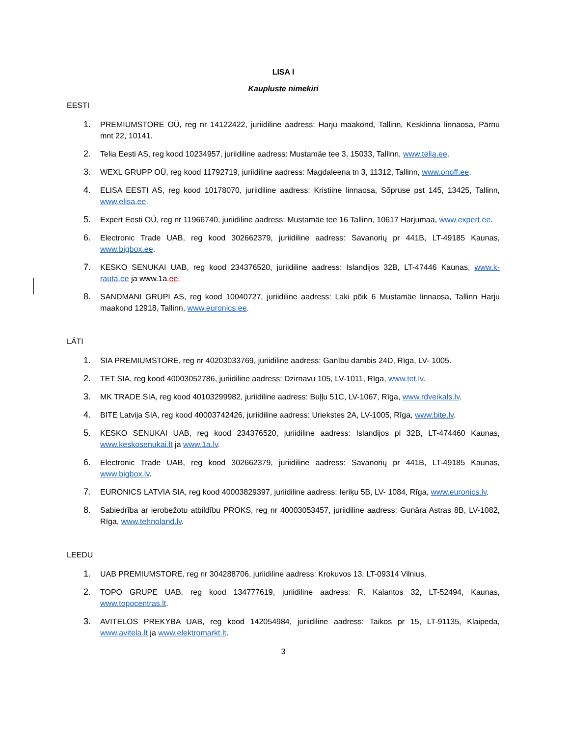LISA I
Kaupluste nimekiri
EESTI
1. PREMIUMSTORE OÜ, reg nr 14122422, juriidiline aadress: Harju maakond, Tallinn, Kesklinna linnaosa, Pärnu mnt 22, 10141.
2. Telia Eesti AS, reg kood 10234957, juriidiline aadress: Mustamäe tee 3, 15033, Tallinn, www.telia.ee.
3. WEXL GRUPP OÜ, reg kood 11792719, juriidiline aadress: Magdaleena tn 3, 11312, Tallinn, www.onoff.ee.
4. ELISA EESTI AS, reg kood 10178070, juriidiline aadress: Kristiine linnaosa, Sõpruse pst 145, 13425, Tallinn, www.elisa.ee.
5. Expert Eesti OÜ, reg nr 11966740, juriidiline aadress: Mustamäe tee 16 Tallinn, 10617 Harjumaa, www.expert.ee.
6. Electronic Trade UAB, reg kood 302662379, juriidiline aadress: Savanorių pr 441B, LT-49185 Kaunas, www.bigbox.ee.
7. KESKO SENUKAI UAB, reg kood 234376520, juriidiline aadress: Islandijos 32B, LT-47446 Kaunas, www.k-rauta.ee ja www.1a.ee.
8. SANDMANI GRUPI AS, reg kood 10040727, juriidiline aadress: Laki põik 6 Mustamäe linnaosa, Tallinn Harju maakond 12918, Tallinn, www.euronics.ee.
LÄTI
1. SIA PREMIUMSTORE, reg nr 40203033769, juriidiline aadress: Ganību dambis 24D, Rīga, LV- 1005.
2. TET SIA, reg kood 40003052786, juriidiline aadress: Dzirnavu 105, LV-1011, Rīga, www.tet.lv.
3. MK TRADE SIA, reg kood 40103299982, juriidiline aadress: Buļļu 51C, LV-1067, Rīga, www.rdveikals.lv.
4. BITE Latvija SIA, reg kood 40003742426, juriidiline aadress: Uriekstes 2A, LV-1005, Rīga, www.bite.lv.
5. KESKO SENUKAI UAB, reg kood 234376520, juriidiline aadress: Islandijos pl 32B, LT-474460 Kaunas, www.keskosenukai.lt ja www.1a.lv.
6. Electronic Trade UAB, reg kood 302662379, juriidiline aadress: Savanorių pr 441B, LT-49185 Kaunas, www.bigbox.lv.
7. EURONICS LATVIA SIA, reg kood 40003829397, juriidiline aadress: Ieriķu 5B, LV- 1084, Rīga, www.euronics.lv.
8. Sabiedrība ar ierobežotu atbildību PROKS, reg nr 40003053457, juriidiline aadress: Gunāra Astras 8B, LV-1082, Rīga, www.tehnoland.lv.
LEEDU
1. UAB PREMIUMSTORE, reg nr 304288706, juriidiline aadress: Krokuvos 13, LT-09314 Vilnius.
2. TOPO GRUPE UAB, reg kood 134777619, juriidiline aadress: R. Kalantos 32, LT-52494, Kaunas, www.topocentras.lt.
3. AVITELOS PREKYBA UAB, reg kood 142054984, juriidiline aadress: Taikos pr 15, LT-91135, Klaipeda, www.avitela.lt ja www.elektromarkt.lt.
3